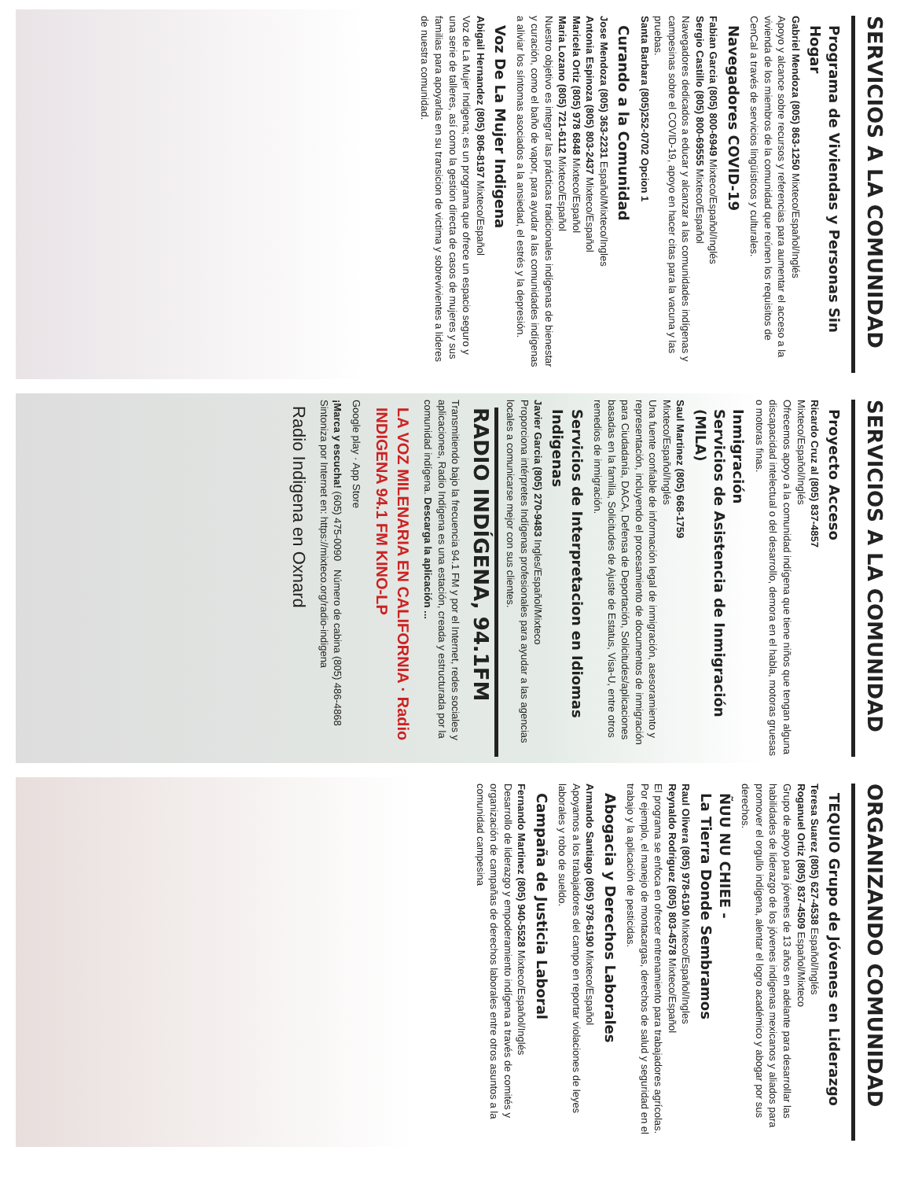SERVICIOS A LA COMUNIDAD
Programa de Viviendas y Personas Sin Hogar
Gabriel Mendoza (805) 863-1250 Mixteco/Español/Inglés
Apoyo y alcance sobre recursos y referencias para aumentar el acceso a la vivienda de los miembros de la comunidad que reúnen los requisitos de CenCal a través de servicios lingüísticos y culturales.
Navegadores COVID-19
Fabian Garcia (805) 800-6949 Mixteco/Español/Inglés
Sergio Castillo (805) 800-69555 Mixteco/Español
Navegadores dedicados a educar y alcanzar a las comunidades indígenas y campesinas sobre el COVID-19, apoyo en hacer citas para la vacuna y las pruebas.
Santa Barbara (805)252-0702 Opcion 1
Curando a la Comunidad
Jose Mendoza (805) 363-2231 Español/Mixteco/Ingles
Antonia Espinoza (805) 803-2437 Mixteco/Español
Maricela Ortiz (805) 978 6848 Mixteco/Español
Maria Lozano (805) 721-6112 Mixteco/Español
Nuestro objetivo es integrar las prácticas tradicionales indígenas de bienestar y curación, como el baño de vapor, para ayudar a las comunidades indígenas a aliviar los síntomas asociados a la ansiedad, el estrés y la depresión.
Voz De La Mujer Indigena
Abigail Hernandez (805) 806-8197 Mixteco/Español
Voz de La Mujer Indigena; es un programa que ofrece un espacio seguro y una serie de talleres, así como la gestion directa de casos de mujeres y sus familias para apoyarlas en su transicion de victima y sobrevivientes a lideres de nuestra comunidad.
SERVICIOS A LA COMUNIDAD
Proyecto Acceso
Ricardo Cruz al (805) 837-4857
Mixteco/Español/Inglés
Ofrecemos apoyo a la comunidad indígena que tiene niños que tengan alguna discapacidad intelectual o del desarrollo, demora en el habla, motoras gruesas o motoras finas.
Inmigración
Servicios de Asistencia de Inmigración (MILA)
Saul Martinez (805) 668-1759
Mixteco/Español/Inglés
Una fuente confiable de información legal de inmigración, asesoramiento y representación, incluyendo el procesamiento de documentos de inmigración para Ciudadanía, DACA, Defensa de Deportación, Solicitudes/aplicaciones basadas en la familia, Solicitudes de Ajuste de Estatus, Visa-U, entre otros remedios de inmigración.
Servicios de Interpretacion en Idiomas Indigenas
Javier Garcia (805) 270-9483 Ingles/Español/Mixteco
Proporciona intérpretes Indígenas profesionales para ayudar a las agencias locales a comunicarse mejor con sus clientes.
RADIO INDÍGENA, 94.1FM
Transmitiendo bajo la frecuencia 94.1 FM y por el Internet, redes sociales y aplicaciones, Radio Indígena es una estación, creada y estructurada por la comunidad indígena. Descarga la aplicación ...
LA VOZ MILENARIA EN CALIFORNIA · Radio INDIGENA 94.1 FM KINO-LP
Google play · App Store
¡Marca y escucha! (605) 475-0090 Número de cabina (805) 486-4868
Sintoniza por Internet en: https://mixteco.org/radio-indigena
Radio Indigena en Oxnard
ORGANIZANDO COMUNIDAD
TEQUIO Grupo de Jóvenes en Liderazgo
Teresa Suarez (805) 627-4538 Español/Inglés
Roganuel Ortiz (805) 837-4509 Español/Mixteco
Grupo de apoyo para jóvenes de 13 años en adelante para desarrollar las habilidades de liderazgo de los jóvenes indígenas mexicanos y aliados para promover el orgullo indígena, alentar el logro académico y abogar por sus derechos.
ÑUU NU CHIEE -
La Tierra Donde Sembramos
Raul Olivera (805) 978-6190 Mixteco/Español/Ingles
Reynaldo Rodriguez (805) 803-4578 Mixteco/Español
El programa se enfoca en ofrecer entrenamiento para trabajadores agrícolas. Por ejemplo, el manejo de montacargas, derechos de salud y seguridad en el trabajo y la aplicación de pesticidas.
Abogacia y Derechos Laborales
Armando Santiago (805) 978-6190 Mixteco/Español
Apoyamos a los trabajadores del campo en reportar violaciones de leyes laborales y robo de sueldo.
Campaña de Justicia Laboral
Fernando Martinez (805) 940-5528 Mixteco/Español/Inglés
Desarrollo de liderazgo y empoderamiento indígena a través de comités y organización de campañas de derechos laborales entre otros asuntos a la comunidad campesina